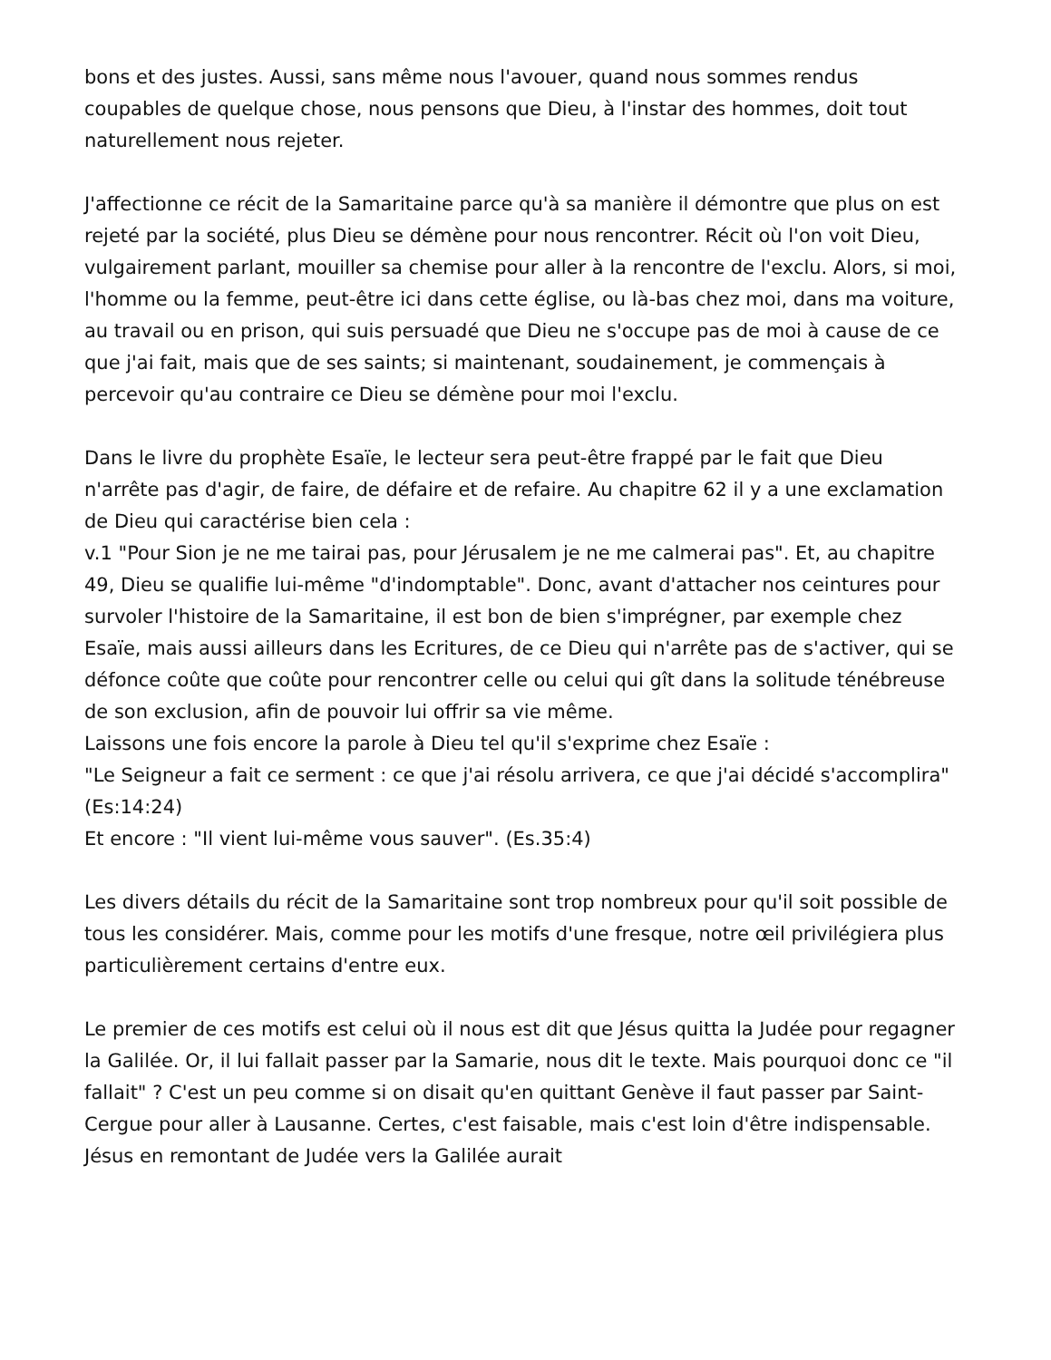bons et des justes. Aussi, sans même nous l'avouer, quand nous sommes rendus coupables de quelque chose, nous pensons que Dieu, à l'instar des hommes, doit tout naturellement nous rejeter.
J'affectionne ce récit de la Samaritaine parce qu'à sa manière il démontre que plus on est rejeté par la société, plus Dieu se démène pour nous rencontrer. Récit où l'on voit Dieu, vulgairement parlant, mouiller sa chemise pour aller à la rencontre de l'exclu. Alors, si moi, l'homme ou la femme, peut-être ici dans cette église, ou là-bas chez moi, dans ma voiture, au travail ou en prison, qui suis persuadé que Dieu ne s'occupe pas de moi à cause de ce que j'ai fait, mais que de ses saints; si maintenant, soudainement, je commençais à percevoir qu'au contraire ce Dieu se démène pour moi l'exclu.
Dans le livre du prophète Esaïe, le lecteur sera peut-être frappé par le fait que Dieu n'arrête pas d'agir, de faire, de défaire et de refaire. Au chapitre 62 il y a une exclamation de Dieu qui caractérise bien cela :
v.1 "Pour Sion je ne me tairai pas, pour Jérusalem je ne me calmerai pas". Et, au chapitre 49, Dieu se qualifie lui-même "d'indomptable". Donc, avant d'attacher nos ceintures pour survoler l'histoire de la Samaritaine, il est bon de bien s'imprégner, par exemple chez Esaïe, mais aussi ailleurs dans les Ecritures, de ce Dieu qui n'arrête pas de s'activer, qui se défonce coûte que coûte pour rencontrer celle ou celui qui gît dans la solitude ténébreuse de son exclusion, afin de pouvoir lui offrir sa vie même.
Laissons une fois encore la parole à Dieu tel qu'il s'exprime chez Esaïe :
"Le Seigneur a fait ce serment : ce que j'ai résolu arrivera, ce que j'ai décidé s'accomplira" (Es:14:24)
Et encore : "Il vient lui-même vous sauver". (Es.35:4)
Les divers détails du récit de la Samaritaine sont trop nombreux pour qu'il soit possible de tous les considérer. Mais, comme pour les motifs d'une fresque, notre œil privilégiera plus particulièrement certains d'entre eux.
Le premier de ces motifs est celui où il nous est dit que Jésus quitta la Judée pour regagner la Galilée. Or, il lui fallait passer par la Samarie, nous dit le texte. Mais pourquoi donc ce "il fallait" ? C'est un peu comme si on disait qu'en quittant Genève il faut passer par Saint-Cergue pour aller à Lausanne. Certes, c'est faisable, mais c'est loin d'être indispensable. Jésus en remontant de Judée vers la Galilée aurait